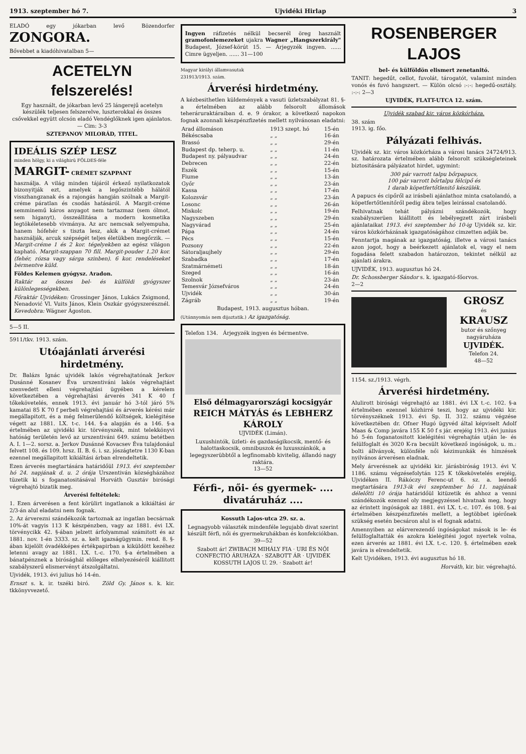1913. szeptember hó 7. Ujvidéki Hirlap 3
ELADÓ egy jókarban levő Bözendorfer ZONGORA.
Bővebbet a kiadóhivatalban 5—
ACETELYN felszerelés!
Egy használt, de jókarban levő 25 lángerejű acetelyn készülék teljesen felszerelve, luszterokkal és összes csővekkel együtt olcsón eladó Vendéglőknek igen ajánlatos. — Cim: 3-3
SZTEPANOV MILORÁD, TITEL.
IDEÁLIS SZÉP LESZ
minden hölgy, ki a világhirü FÖLDES-féle
MARGIT- CRÉMET SZAPPANT
használja. A világ minden tájáról érkező nyilatkozatok bizonyitják ezt, amelyek a legőszintébb hálától visszhangzanak és a rajongás hangján szólnak a Margit-créme páratlan és csodás hatásáról. A Margit-créme semminemű káros anyagot nem tartazmaz (sem ólmot, sem higanyt), összeállitása a modern kosmetika legtökéletesebb vivmánya. Az arc nemcsak selyempuha, hanem hófehér s tiszta lesz, akik a Margit-crémet használják, arcuk szépségét teljes életükben megőrzik. — Margit-créme 1 és 2 kor. tégelyekben az egész világon kapható. Margit-szappan 70 fill. Margit-pouder 1.20 kor. (fehér, rózsa vagy sárga szinben). 6 kor. rendeléseket bérmentve küld.
Földes Kelemen gyógysz. Aradon.
Raktár az összes bel- és külföldi gyógyszer különlegességekben.
Főraktár Ujvidéken: Grossinger János, Lukács Zsigmond, Nenadović Vl. Vuits János, Klein Oszkár gyógyszerésznél. Kevedobra: Wágner Ágoston.
5—5 II.
5911/tkv. 1913. szám.
Utóajánlati árverési hirdetmény.
Dr. Balázs Ignác ujvidék lakós végrehajtatónak Jerkov Dusánné Kosanev Éva urszentiváni lakós végrehajtást szenvedett elleni végrehajtási ügyében a kérelem következtében a végrehajtási árverés 341 K 40 f tőkekövetelés, ennek 1913. évi január hó 3-tól járó 5% kamatai 85 K 70 f perbeli végrehajtási és árverés kérési már megállapitott, és a még felmerülendő költségek, kielégitése végett az 1881. LX. t-c. 144. §-a alapján és a 146. §-a értelmében az ujvidéki kir. törvényszék, mint telekkönyvi hatóság területén levő az urszentiváni 649. számu betétben A. I. 1—2. sorsz. a. Jerkov Dusánné Kovacsev Éva tulajdonául felvett 108. és 109. hrsz. II. B. 6. i. sz. jószágtetre 1130 K-ban ezennel megállapitott kikiáltási árban elrendeltetik.
Ezen árverés megtartására határidőül 1913. évi szeptember hó 24. napjának d. u. 2 órája Urszentiván községházához tüzetik ki s foganatositásával Horváth Gusztáv birósági végrehajtó bizatik meg.
Árverési feltételek:
1. Ezen árverésen a fent körülirt ingatlanok a kikiáltási ár 2/3-án alul eladatni nem fognak.
2. Az árverezni szándékozók tartoznak az ingatlan becsárnak 10%-át vagyis 113 K készpénzben, vagy az 1881. évi LX. törvénycikk 42. §-ában jelzett árfolyammal számitott és az 1881. nov. 1-én 3333. sz. a. kelt igazságügymin. rend. 8. §-ában kijelölt óvadékképes értékpapirban a kiküldött kezéhez letenni avagy az 1881. LX. t.-c. 170. §-a értelmében a bánatpénznek a birósághál előleges elhelyezéséről kiállitott szabályszerű elismervényt átszolgáltatni.
Ujvidék, 1913. évi julius hó 14-én.
Ernszt s. k. ir. tszéki biró. Zöld Gy. János s. k. kir. tkkönyvvezető.
Ingyen ráfizetés nélkül becserél öreg használt gramofonlemezeket ujakra Wagner „Hangszerkirály" Budapest, József-körút 15. — Árjegyzék ingyen. ...... Cimre ügyeljen. ...... 31—100
Magyar királyi államvasutak
231913/1913. szám.
Árverési hirdetmény.
A kézbesithetlen küldemények a vasuti üzletszabályzat 81. §-a értelmében az alább felsorolt állomások teheráruraktáraiban d. e. 9 órakor, a következő napokon fognak azonnali készpénzfizetés mellett nyilvánosan eladatni:
| Arad állomáson | 1913 szept. hó | 15-én |
| Békéscsaba | „ „ | 16-án |
| Brassó | „ „ | 29-én |
| Budapest dp. teherp. u. | „ „ | 11-én |
| Budapest ny. pályaudvar | „ „ | 24-én |
| Debrecen | „ „ | 22-én |
| Eszék | „ „ | 15-én |
| Fiume | „ „ | 13-án |
| Győr | „ „ | 23-án |
| Kassa | „ „ | 17-én |
| Kolozsvár | „ „ | 23-án |
| Losonc | „ „ | 26-án |
| Miskolc | „ „ | 19-én |
| Nagyszeben | „ „ | 29-én |
| Nagyvárad | „ „ | 25-én |
| Pápa | „ „ | 24-én |
| Pécs | „ „ | 15-én |
| Pozsony | „ „ | 22-én |
| Sátoraljaujhely | „ „ | 29-én |
| Szabadka | „ „ | 17-én |
| Szatmárnémeti | „ „ | 18-án |
| Szeged | „ „ | 16-án |
| Szolnok | „ „ | 23-án |
| Temesvár Józsefváros | „ „ | 24-én |
| Ujvidék | „ „ | 30-án |
| Zágráb | „ „ | 19-én |
Budapest, 1913. augusztus hóban.
(Utánnyomás nem dijaztatik.) Az igazgatóság.
Telefon 134. Árjegyzék ingyen és bérmentve.
Első délmagyarországi kocsigyár
REICH MÁTYÁS és LEBHERZ KÁROLY
UJVIDÉK (Limán).
Luxushintók, üzleti- és gazdaságikocsik, mentő- és halottaskocsik, omnibuszok és luxusszánkók, a legegyszerübbtől a legfinomabb kivitelig, állandó nagy raktára.
13—52
Férfi-, női- és gyermek- .... divatáruház ....
Kossuth Lajos-utca 29. sz. a.
Legnagyobb választék mindenféle legujabb divat szerint készült férfi, női és gyermekruhákban és konfekciókban. 39—52
Szabott ár! ZWIBACH MIHÁLY FIA · URI ÉS NŐI CONFECTIÓ ÁRUHÁZA · SZABOTT ÁR · UJVIDÉK KOSSUTH LAJOS U. 29. · Szabott ár!
ROSENBERGER LAJOS
bel- és külföldön elismert zenetanitó.
TANIT: hegedűt, cellot, fuvolát, tárogatót, valamint minden vonós és fuvó hangszert. — Külön olcsó :-:-: hegedű-osztály. :-:-: 2—3
UJVIDÉK, FLATT-UTCA 12. szám.
Ujvidék szabad kir. város közkórháza.
38. szám
1913. ig. főo.
Pályázati felhivás.
Ujvidék sz. kir. város közkórháza a városi tanács 24724/913. sz. határozata értelmében alább felsorolt szükségleteinek biztositására pályázatot hirdet, ugymint:
300 pár varrott talpu bőrpapucs,
100 pár varrott bőrtalpu félcipő és
1 darab köpetfertőtlenitő készülék.
A papucs és cipőről az irásbeli ajánlathoz minta csatolandó, a köpetfertőtlenitőről pedig ábra teljes leirással csatolandó.
Felhivatnak tehát pályázni szándékozók, hogy szabályszerüen kiállitott és lebélyegzett zárt irásbeli ajánlataikat 1913. évi szeptember hó 10-ig Ujvidék sz. kir. város közkórházának igazgatóságához cimzetten adják be.
Fenntartja magának az igazgatóság, illetve a városi tanács azon jogot, hogy a beérkezett ajánlatok el, vagy el nem fogadása felett szabadon határozzon, tekintet nélkül az ajánlati árakra.
UJVIDÉK, 1913. augusztus hó 24.
Dr. Schossberger Sándor s. k. igazgató-főorvos.
2—2
GROSZ
és
KRAUSZ
butor és szőnyeg nagyáruháza
UJVIDÉK.
Telefon 24.
48—52
1154. sz./1913. végrh.
Árverési hirdetmény.
Alulirott birósági végrehajtó az 1881. évi LX t.-c. 102. §-a értelmében ezennel közhirré teszi, hogy az ujvidéki kir. törvényszéknek 1913. évi Sp. II. 312. számu végzése következtében dr. Ofner Hugó ügyvéd által képviselt Adolf Maas & Comp javára 155 K 50 f s jár. erejéig 1913. évi junius hó 5-én foganatositott kielégitési végrehajtás utján le- és felülfoglalt és 3020 K-ra becsült következő ingóságok, u. m.: bolti állványok, különféle női kézimunkák és himzések nyilvános árverésen eladnak.
Mely árverésnek az ujvidéki kir. járásbiróság 1913. évi V. 1186. számu végzésefolytán 125 K tőkekövetelés erejéig, Ujvidéken II. Rákóczy Ferenc-ut 6. sz. a. leendő megtartására 1913-ik évi szeptember hó 11. napjának délelőtti 10 órája határidőül kitüzetik és ahhoz a venni szándékozók ezennel oly megjegyzéssel hivatnak meg, hogy az érintett ingóságok az 1881. évi LX. t.-c. 107. és 108. §-ai értelmében készpénzfizetés mellett, a legtöbbet igérőnek szükség esetén becsáron alul is el fognak adatni.
Amennyiben az elárverezendő ingóságokat mások is le- és felülfoglaltatták és azokra kielégitési jogot nyertek volna, ezen árverés az 1881. évi LX. t.-c. 120. §. értelmében ezek javára is elrendeltetik.
Kelt Ujvidéken, 1913. évi augusztus hó 18.
Horváth, kir. bir. végrehajtó.